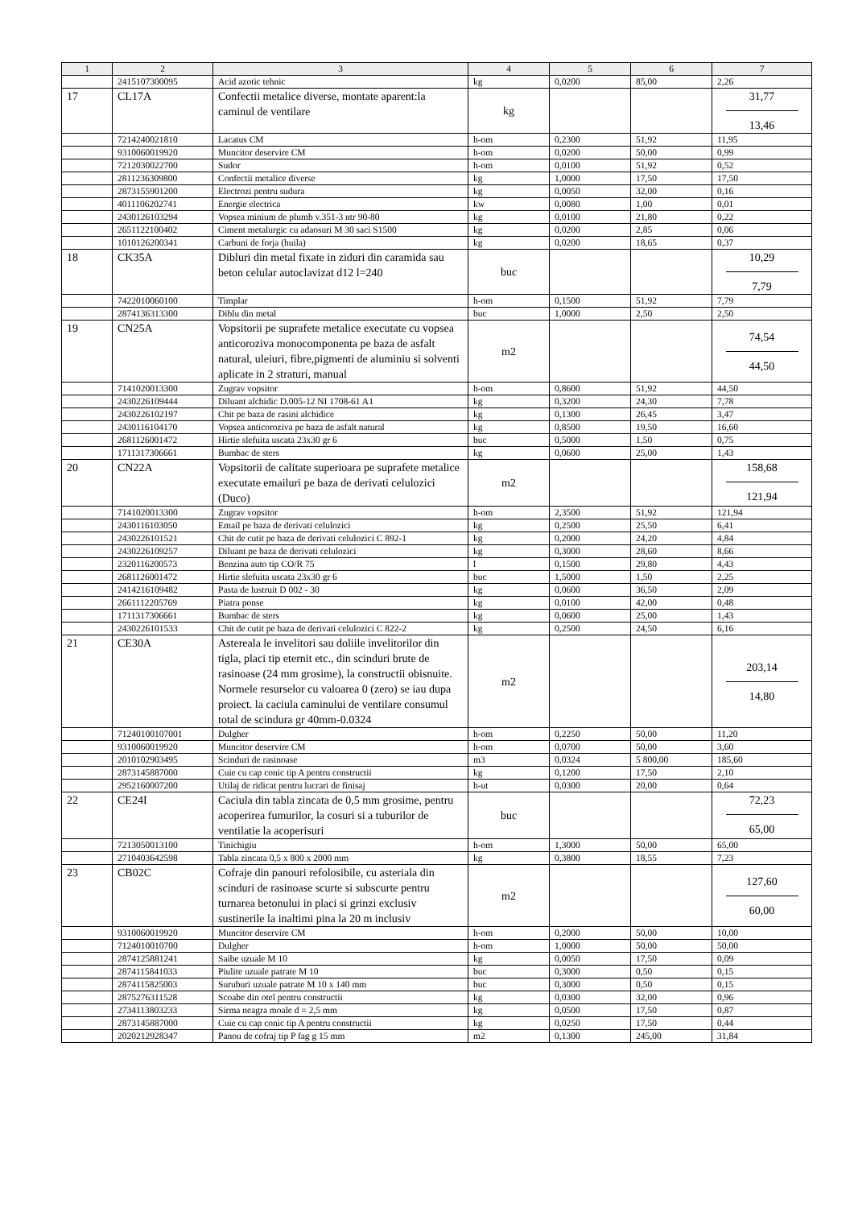| 1 | 2 | 3 | 4 | 5 | 6 | 7 |
| --- | --- | --- | --- | --- | --- | --- |
| | 2415107300095 | Acid azotic tehnic | kg | 0,0200 | 85,00 | 2,26 |
| 17 | CL17A | Confectii metalice diverse, montate aparent:la caminul de ventilare | kg | | | 31,77 13,46 |
| | 7214240021810 | Lacatus CM | h-om | 0,2300 | 51,92 | 11,95 |
| | 9310060019920 | Muncitor deservire CM | h-om | 0,0200 | 50,00 | 0,99 |
| | 7212030022700 | Sudor | h-om | 0,0100 | 51,92 | 0,52 |
| | 2811236309800 | Confectii metalice diverse | kg | 1,0000 | 17,50 | 17,50 |
| | 2873155901200 | Electrozi pentru sudura | kg | 0,0050 | 32,00 | 0,16 |
| | 4011106202741 | Energie electrica | kw | 0,0080 | 1,00 | 0,01 |
| | 2430126103294 | Vopsea minium de plumb v.351-3 ntr 90-80 | kg | 0,0100 | 21,80 | 0,22 |
| | 2651122100402 | Ciment metalurgic cu adaosuri M 30 saci S1500 | kg | 0,0200 | 2,85 | 0,06 |
| | 1010126200341 | Carbuni de forja (huila) | kg | 0,0200 | 18,65 | 0,37 |
| 18 | CK35A | Dibluri din metal fixate in ziduri din caramida sau beton celular autoclavizat d12 l=240 | buc | | | 10,29 7,79 |
| | 7422010060100 | Timplar | h-om | 0,1500 | 51,92 | 7,79 |
| | 2874136313300 | Diblu din metal | buc | 1,0000 | 2,50 | 2,50 |
| 19 | CN25A | Vopsitorii pe suprafete metalice executate cu vopsea anticoroziva monocomponenta pe baza de asfalt natural, uleiuri, fibre,pigmenti de aluminiu si solventi aplicate in 2 straturi, manual | m2 | | | 74,54 44,50 |
| | 7141020013300 | Zugrav vopsitor | h-om | 0,8600 | 51,92 | 44,50 |
| | 2430226109444 | Diluant alchidic D.005-12 NI 1708-61 A1 | kg | 0,3200 | 24,30 | 7,78 |
| | 2430226102197 | Chit pe baza de rasini alchidice | kg | 0,1300 | 26,45 | 3,47 |
| | 2430116104170 | Vopsea anticoroziva pe baza de asfalt natural | kg | 0,8500 | 19,50 | 16,60 |
| | 2681126001472 | Hirtie slefuita uscata 23x30 gr 6 | buc | 0,5000 | 1,50 | 0,75 |
| | 1711317306661 | Bumbac de sters | kg | 0,0600 | 25,00 | 1,43 |
| 20 | CN22A | Vopsitorii de calitate superioara pe suprafete metalice executate emailuri pe baza de derivati celulozici (Duco) | m2 | | | 158,68 121,94 |
| | 7141020013300 | Zugrav vopsitor | h-om | 2,3500 | 51,92 | 121,94 |
| | 2430116103050 | Email pe baza de derivati celulozici | kg | 0,2500 | 25,50 | 6,41 |
| | 2430226101521 | Chit de cutit pe baza de derivati celulozici C 892-1 | kg | 0,2000 | 24,20 | 4,84 |
| | 2430226109257 | Diluant pe baza de derivati celulozici | kg | 0,3000 | 28,60 | 8,66 |
| | 2320116200573 | Benzina auto tip CO/R 75 | l | 0,1500 | 29,80 | 4,43 |
| | 2681126001472 | Hirtie slefuita uscata 23x30 gr 6 | buc | 1,5000 | 1,50 | 2,25 |
| | 2414216109482 | Pasta de lustruit D 002 - 30 | kg | 0,0600 | 36,50 | 2,09 |
| | 2661112205769 | Piatra ponse | kg | 0,0100 | 42,00 | 0,48 |
| | 1711317306661 | Bumbac de sters | kg | 0,0600 | 25,00 | 1,43 |
| | 2430226101533 | Chit de cutit pe baza de derivati celulozici C 822-2 | kg | 0,2500 | 24,50 | 6,16 |
| 21 | CE30A | Astereala le invelitori sau doliile invelitorilor din tigla, placi tip eternit etc., din scinduri brute de rasinoase (24 mm grosime), la constructii obisnuite. Normele resurselor cu valoarea 0 (zero) se iau dupa proiect. la caciula caminului de ventilare consumul total de scindura gr 40mm-0.0324 | m2 | | | 203,14 14,80 |
| | 71240100107001 | Dulgher | h-om | 0,2250 | 50,00 | 11,20 |
| | 9310060019920 | Muncitor deservire CM | h-om | 0,0700 | 50,00 | 3,60 |
| | 2010102903495 | Scinduri de rasinoase | m3 | 0,0324 | 5 800,00 | 185,60 |
| | 2873145887000 | Cuie cu cap conic tip A pentru constructii | kg | 0,1200 | 17,50 | 2,10 |
| | 2952160007200 | Utilaj de ridicat pentru lucrari de finisaj | h-ut | 0,0300 | 20,00 | 0,64 |
| 22 | CE24I | Caciula din tabla zincata de 0,5 mm grosime, pentru acoperirea fumurilor, la cosuri si a tuburilor de ventilatie la acoperisuri | buc | | | 72,23 65,00 |
| | 7213050013100 | Tinichigiu | h-om | 1,3000 | 50,00 | 65,00 |
| | 2710403642598 | Tabla zincata 0,5 x 800 x 2000 mm | kg | 0,3800 | 18,55 | 7,23 |
| 23 | CB02C | Cofraje din panouri refolosibile, cu asteriala din scinduri de rasinoase scurte si subscurte pentru turnarea betonului in placi si grinzi exclusiv sustinerile la inaltimi pina la 20 m inclusiv | m2 | | | 127,60 60,00 |
| | 9310060019920 | Muncitor deservire CM | h-om | 0,2000 | 50,00 | 10,00 |
| | 7124010010700 | Dulgher | h-om | 1,0000 | 50,00 | 50,00 |
| | 2874125881241 | Saibe uzuale M 10 | kg | 0,0050 | 17,50 | 0,09 |
| | 2874115841033 | Piulite uzuale patrate M 10 | buc | 0,3000 | 0,50 | 0,15 |
| | 2874115825003 | Suruburi uzuale patrate M 10 x 140 mm | buc | 0,3000 | 0,50 | 0,15 |
| | 2875276311528 | Scoabe din otel pentru constructii | kg | 0,0300 | 32,00 | 0,96 |
| | 2734113803233 | Sirma neagra moale d = 2,5 mm | kg | 0,0500 | 17,50 | 0,87 |
| | 2873145887000 | Cuie cu cap conic tip A pentru constructii | kg | 0,0250 | 17,50 | 0,44 |
| | 2020212928347 | Panou de cofraj tip P fag g 15 mm | m2 | 0,1300 | 245,00 | 31,84 |